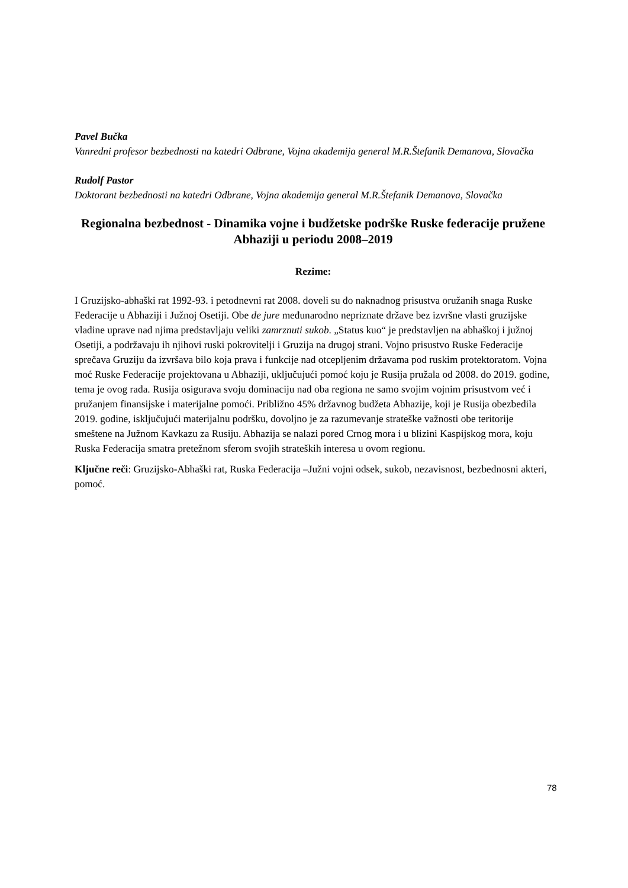Pavel Bučka
Vanredni profesor bezbednosti na katedri Odbrane, Vojna akademija general M.R.Štefanik Demanova, Slovačka
Rudolf Pastor
Doktorant bezbednosti na katedri Odbrane, Vojna akademija general M.R.Štefanik Demanova, Slovačka
Regionalna bezbednost - Dinamika vojne i budžetske podrške Ruske federacije pružene Abhaziji u periodu 2008–2019
Rezime:
I Gruzijsko-abhaški rat 1992-93. i petodnevni rat 2008. doveli su do naknadnog prisustva oružanih snaga Ruske Federacije u Abhaziji i Južnoj Osetiji. Obe de jure međunarodno nepriznate države bez izvršne vlasti gruzijske vladine uprave nad njima predstavljaju veliki zamrznuti sukob. „Status kuo“ je predstavljen na abhaškoj i južnoj Osetiji, a podržavaju ih njihovi ruski pokrovitelji i Gruzija na drugoj strani. Vojno prisustvo Ruske Federacije sprečava Gruziju da izvršava bilo koja prava i funkcije nad otcepljenim državama pod ruskim protektoratom. Vojna moć Ruske Federacije projektovana u Abhaziji, uključujući pomoć koju je Rusija pružala od 2008. do 2019. godine, tema je ovog rada. Rusija osigurava svoju dominaciju nad oba regiona ne samo svojim vojnim prisustvom već i pružanjem finansijske i materijalne pomoći. Približno 45% državnog budžeta Abhazije, koji je Rusija obezbedila 2019. godine, isključujući materijalnu podršku, dovoljno je za razumevanje strateške važnosti obe teritorije smeštene na Južnom Kavkazu za Rusiju. Abhazija se nalazi pored Crnog mora i u blizini Kaspijskog mora, koju Ruska Federacija smatra pretežnom sferom svojih strateških interesa u ovom regionu.
Ključne reči: Gruzijsko-Abhaški rat, Ruska Federacija –Južni vojni odsek, sukob, nezavisnost, bezbednosni akteri, pomoć.
78